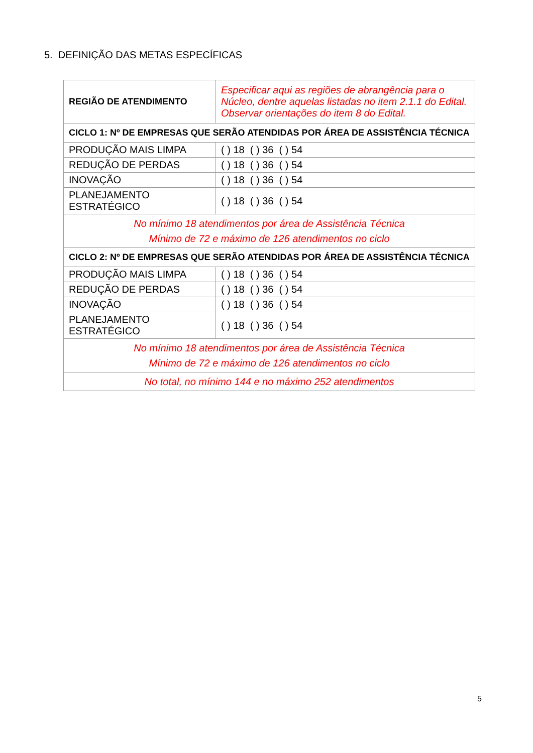5. DEFINIÇÃO DAS METAS ESPECÍFICAS
| REGIÃO DE ATENDIMENTO | Especificar aqui as regiões de abrangência para o Núcleo, dentre aquelas listadas no item 2.1.1 do Edital. Observar orientações do item 8 do Edital. |
| CICLO 1: Nº DE EMPRESAS QUE SERÃO ATENDIDAS POR ÁREA DE ASSISTÊNCIA TÉCNICA | |
| PRODUÇÃO MAIS LIMPA | ( ) 18 ( ) 36 ( ) 54 |
| REDUÇÃO DE PERDAS | ( ) 18 ( ) 36 ( ) 54 |
| INOVAÇÃO | ( ) 18 ( ) 36 ( ) 54 |
| PLANEJAMENTO ESTRATÉGICO | ( ) 18 ( ) 36 ( ) 54 |
| No mínimo 18 atendimentos por área de Assistência Técnica Mínimo de 72 e máximo de 126 atendimentos no ciclo | |
| CICLO 2: Nº DE EMPRESAS QUE SERÃO ATENDIDAS POR ÁREA DE ASSISTÊNCIA TÉCNICA | |
| PRODUÇÃO MAIS LIMPA | ( ) 18 ( ) 36 ( ) 54 |
| REDUÇÃO DE PERDAS | ( ) 18 ( ) 36 ( ) 54 |
| INOVAÇÃO | ( ) 18 ( ) 36 ( ) 54 |
| PLANEJAMENTO ESTRATÉGICO | ( ) 18 ( ) 36 ( ) 54 |
| No mínimo 18 atendimentos por área de Assistência Técnica Mínimo de 72 e máximo de 126 atendimentos no ciclo | |
| No total, no mínimo 144 e no máximo 252 atendimentos | |
5